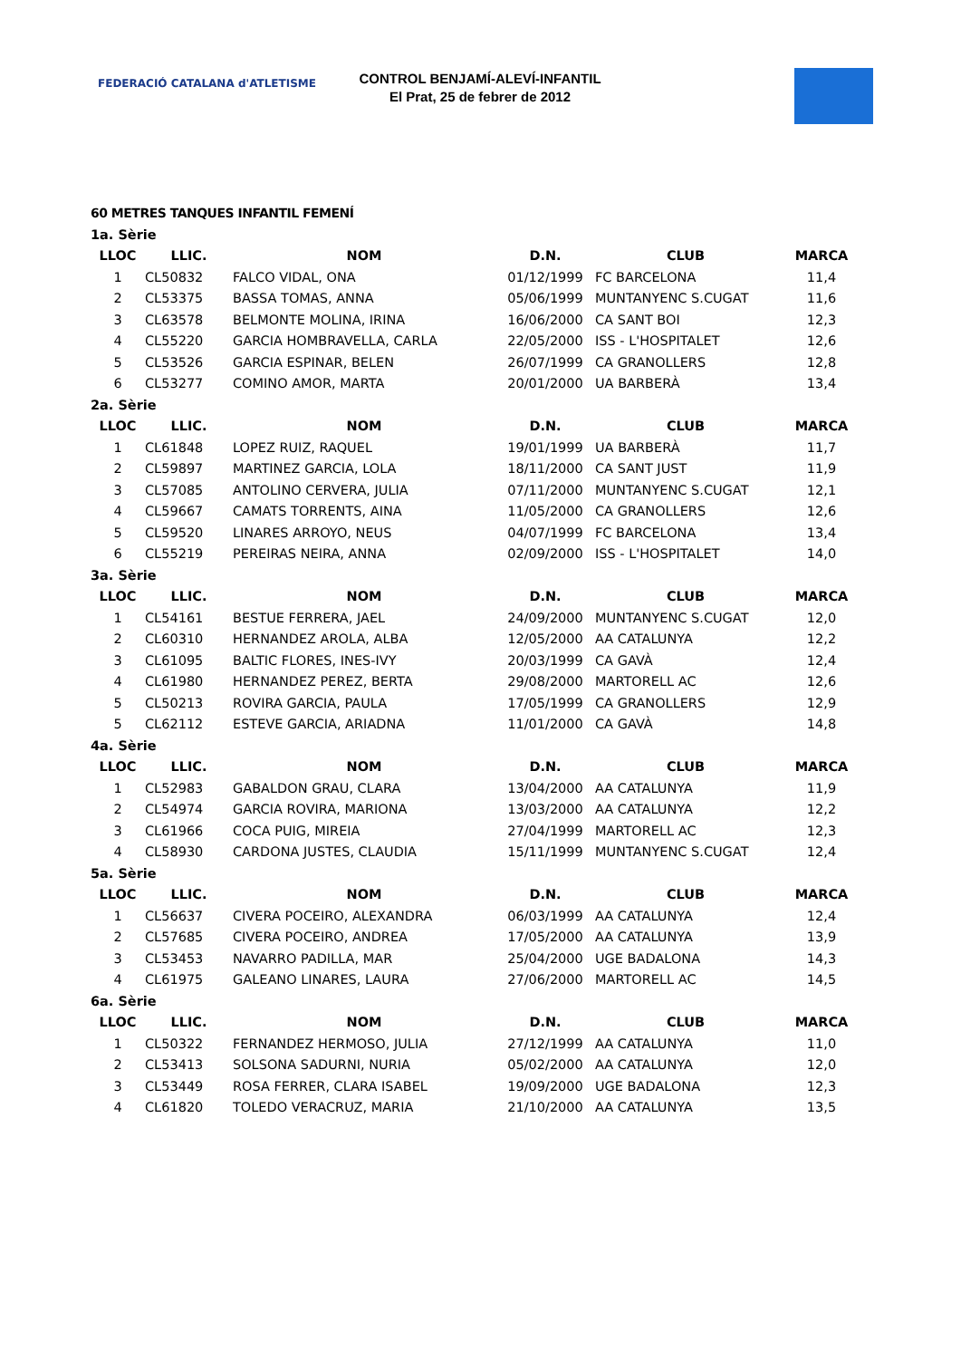FEDERACIÓ CATALANA d'ATLETISME
CONTROL BENJAMÍ-ALEVÍ-INFANTIL
El Prat, 25 de febrer de 2012
60 METRES TANQUES INFANTIL FEMENÍ
| 1a. Sèrie | | | | | |
| LLOC | LLIC. | NOM | D.N. | CLUB | MARCA |
| 1 | CL50832 | FALCO VIDAL, ONA | 01/12/1999 | FC BARCELONA | 11,4 |
| 2 | CL53375 | BASSA TOMAS, ANNA | 05/06/1999 | MUNTANYENC S.CUGAT | 11,6 |
| 3 | CL63578 | BELMONTE MOLINA, IRINA | 16/06/2000 | CA SANT BOI | 12,3 |
| 4 | CL55220 | GARCIA HOMBRAVELLA, CARLA | 22/05/2000 | ISS - L'HOSPITALET | 12,6 |
| 5 | CL53526 | GARCIA ESPINAR, BELEN | 26/07/1999 | CA GRANOLLERS | 12,8 |
| 6 | CL53277 | COMINO AMOR, MARTA | 20/01/2000 | UA BARBERÀ | 13,4 |
| 2a. Sèrie | | | | | |
| LLOC | LLIC. | NOM | D.N. | CLUB | MARCA |
| 1 | CL61848 | LOPEZ RUIZ, RAQUEL | 19/01/1999 | UA BARBERÀ | 11,7 |
| 2 | CL59897 | MARTINEZ GARCIA, LOLA | 18/11/2000 | CA SANT JUST | 11,9 |
| 3 | CL57085 | ANTOLINO CERVERA, JULIA | 07/11/2000 | MUNTANYENC S.CUGAT | 12,1 |
| 4 | CL59667 | CAMATS TORRENTS, AINA | 11/05/2000 | CA GRANOLLERS | 12,6 |
| 5 | CL59520 | LINARES ARROYO, NEUS | 04/07/1999 | FC BARCELONA | 13,4 |
| 6 | CL55219 | PEREIRAS NEIRA, ANNA | 02/09/2000 | ISS - L'HOSPITALET | 14,0 |
| 3a. Sèrie | | | | | |
| LLOC | LLIC. | NOM | D.N. | CLUB | MARCA |
| 1 | CL54161 | BESTUE FERRERA, JAEL | 24/09/2000 | MUNTANYENC S.CUGAT | 12,0 |
| 2 | CL60310 | HERNANDEZ AROLA, ALBA | 12/05/2000 | AA CATALUNYA | 12,2 |
| 3 | CL61095 | BALTIC FLORES, INES-IVY | 20/03/1999 | CA GAVÀ | 12,4 |
| 4 | CL61980 | HERNANDEZ PEREZ, BERTA | 29/08/2000 | MARTORELL AC | 12,6 |
| 5 | CL50213 | ROVIRA GARCIA, PAULA | 17/05/1999 | CA GRANOLLERS | 12,9 |
| 5 | CL62112 | ESTEVE GARCIA, ARIADNA | 11/01/2000 | CA GAVÀ | 14,8 |
| 4a. Sèrie | | | | | |
| LLOC | LLIC. | NOM | D.N. | CLUB | MARCA |
| 1 | CL52983 | GABALDON GRAU, CLARA | 13/04/2000 | AA CATALUNYA | 11,9 |
| 2 | CL54974 | GARCIA ROVIRA, MARIONA | 13/03/2000 | AA CATALUNYA | 12,2 |
| 3 | CL61966 | COCA PUIG, MIREIA | 27/04/1999 | MARTORELL AC | 12,3 |
| 4 | CL58930 | CARDONA JUSTES, CLAUDIA | 15/11/1999 | MUNTANYENC S.CUGAT | 12,4 |
| 5a. Sèrie | | | | | |
| LLOC | LLIC. | NOM | D.N. | CLUB | MARCA |
| 1 | CL56637 | CIVERA POCEIRO, ALEXANDRA | 06/03/1999 | AA CATALUNYA | 12,4 |
| 2 | CL57685 | CIVERA POCEIRO, ANDREA | 17/05/2000 | AA CATALUNYA | 13,9 |
| 3 | CL53453 | NAVARRO PADILLA, MAR | 25/04/2000 | UGE BADALONA | 14,3 |
| 4 | CL61975 | GALEANO LINARES, LAURA | 27/06/2000 | MARTORELL AC | 14,5 |
| 6a. Sèrie | | | | | |
| LLOC | LLIC. | NOM | D.N. | CLUB | MARCA |
| 1 | CL50322 | FERNANDEZ HERMOSO, JULIA | 27/12/1999 | AA CATALUNYA | 11,0 |
| 2 | CL53413 | SOLSONA SADURNI, NURIA | 05/02/2000 | AA CATALUNYA | 12,0 |
| 3 | CL53449 | ROSA FERRER, CLARA ISABEL | 19/09/2000 | UGE BADALONA | 12,3 |
| 4 | CL61820 | TOLEDO VERACRUZ, MARIA | 21/10/2000 | AA CATALUNYA | 13,5 |